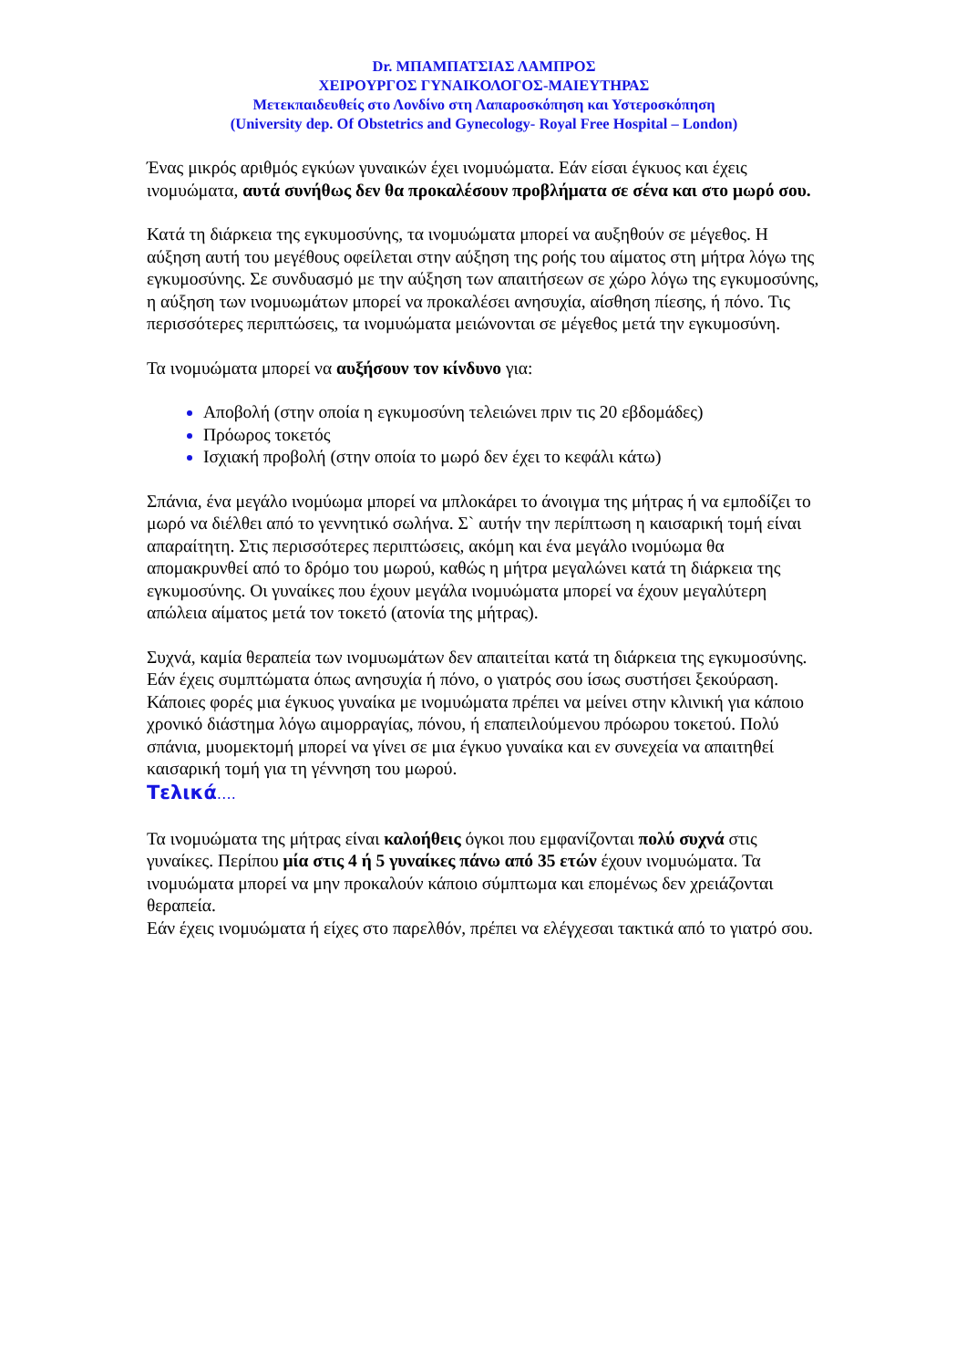Dr. ΜΠΑΜΠΑΤΣΙΑΣ ΛΑΜΠΡΟΣ
ΧΕΙΡΟΥΡΓΟΣ ΓΥΝΑΙΚΟΛΟΓΟΣ-ΜΑΙΕΥΤΗΡΑΣ
Μετεκπαιδευθείς στο Λονδίνο στη Λαπαροσκόπηση και Υστεροσκόπηση
(University dep. Of Obstetrics and Gynecology- Royal Free Hospital – London)
Ένας μικρός αριθμός εγκύων γυναικών έχει ινομυώματα. Εάν είσαι έγκυος και έχεις ινομυώματα, αυτά συνήθως δεν θα προκαλέσουν προβλήματα σε σένα και στο μωρό σου.
Κατά τη διάρκεια της εγκυμοσύνης, τα ινομυώματα μπορεί να αυξηθούν σε μέγεθος. Η αύξηση αυτή του μεγέθους οφείλεται στην αύξηση της ροής του αίματος στη μήτρα λόγω της εγκυμοσύνης. Σε συνδυασμό με την αύξηση των απαιτήσεων σε χώρο λόγω της εγκυμοσύνης, η αύξηση των ινομυωμάτων μπορεί να προκαλέσει ανησυχία, αίσθηση πίεσης, ή πόνο. Τις περισσότερες περιπτώσεις, τα ινομυώματα μειώνονται σε μέγεθος μετά την εγκυμοσύνη.
Τα ινομυώματα μπορεί να αυξήσουν τον κίνδυνο για:
Αποβολή (στην οποία η εγκυμοσύνη τελειώνει πριν τις 20 εβδομάδες)
Πρόωρος τοκετός
Ισχιακή προβολή (στην οποία το μωρό δεν έχει το κεφάλι κάτω)
Σπάνια, ένα μεγάλο ινομύωμα μπορεί να μπλοκάρει το άνοιγμα της μήτρας ή να εμποδίζει το μωρό να διέλθει από το γεννητικό σωλήνα. Σ` αυτήν την περίπτωση η καισαρική τομή είναι απαραίτητη. Στις περισσότερες περιπτώσεις, ακόμη και ένα μεγάλο ινομύωμα θα απομακρυνθεί από το δρόμο του μωρού, καθώς η μήτρα μεγαλώνει κατά τη διάρκεια της εγκυμοσύνης. Οι γυναίκες που έχουν μεγάλα ινομυώματα μπορεί να έχουν μεγαλύτερη απώλεια αίματος μετά τον τοκετό (ατονία της μήτρας).
Συχνά, καμία θεραπεία των ινομυωμάτων δεν απαιτείται κατά τη διάρκεια της εγκυμοσύνης. Εάν έχεις συμπτώματα όπως ανησυχία ή πόνο, ο γιατρός σου ίσως συστήσει ξεκούραση. Κάποιες φορές μια έγκυος γυναίκα με ινομυώματα πρέπει να μείνει στην κλινική για κάποιο χρονικό διάστημα λόγω αιμορραγίας, πόνου, ή επαπειλούμενου πρόωρου τοκετού. Πολύ σπάνια, μυομεκτομή μπορεί να γίνει σε μια έγκυο γυναίκα και εν συνεχεία να απαιτηθεί καισαρική τομή για τη γέννηση του μωρού.
Τελικά….
Τα ινομυώματα της μήτρας είναι καλοήθεις όγκοι που εμφανίζονται πολύ συχνά στις γυναίκες. Περίπου μία στις 4 ή 5 γυναίκες πάνω από 35 ετών έχουν ινομυώματα. Τα ινομυώματα μπορεί να μην προκαλούν κάποιο σύμπτωμα και επομένως δεν χρειάζονται θεραπεία.
Εάν έχεις ινομυώματα ή είχες στο παρελθόν, πρέπει να ελέγχεσαι τακτικά από το γιατρό σου.